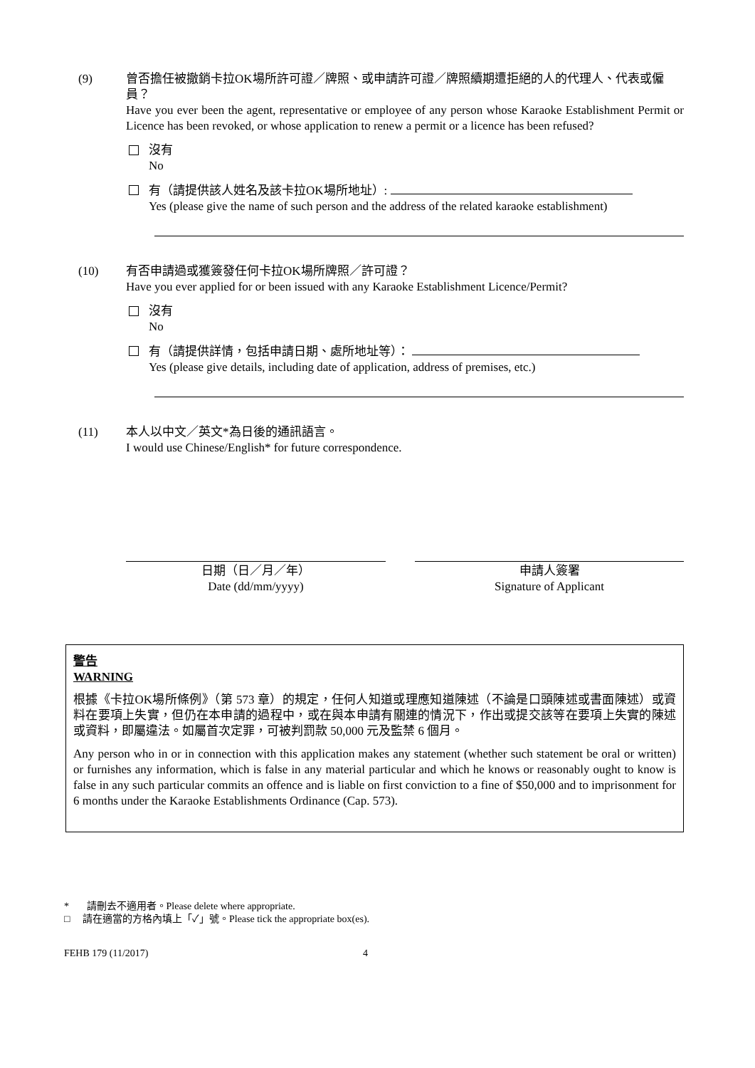(9) 曾否擔任被撤銷卡拉OK場所許可證／牌照、或申請許可證／牌照續期遭拒絕的人的代理人、代表或僱員？
Have you ever been the agent, representative or employee of any person whose Karaoke Establishment Permit or Licence has been revoked, or whose application to renew a permit or a licence has been refused?
沒有
No
有（請提供該人姓名及該卡拉OK場所地址）:
Yes (please give the name of such person and the address of the related karaoke establishment)
(10) 有否申請過或獲簽發任何卡拉OK場所牌照／許可證？
Have you ever applied for or been issued with any Karaoke Establishment Licence/Permit?
沒有
No
有（請提供詳情，包括申請日期、處所地址等）：
Yes (please give details, including date of application, address of premises, etc.)
(11) 本人以中文／英文*為日後的通訊語言。
I would use Chinese/English* for future correspondence.
日期（日／月／年）
Date (dd/mm/yyyy)
申請人簽署
Signature of Applicant
警告
WARNING
根據《卡拉OK場所條例》（第 573 章）的規定，任何人知道或理應知道陳述（不論是口頭陳述或書面陳述）或資料在要項上失實，但仍在本申請的過程中，或在與本申請有關連的情況下，作出或提交該等在要項上失實的陳述或資料，即屬違法。如屬首次定罪，可被判罰款 50,000 元及監禁 6 個月。
Any person who in or in connection with this application makes any statement (whether such statement be oral or written) or furnishes any information, which is false in any material particular and which he knows or reasonably ought to know is false in any such particular commits an offence and is liable on first conviction to a fine of $50,000 and to imprisonment for 6 months under the Karaoke Establishments Ordinance (Cap. 573).
* 請刪去不適用者。Please delete where appropriate.
□ 請在適當的方格內填上「✓」號。Please tick the appropriate box(es).
FEHB 179 (11/2017) 4